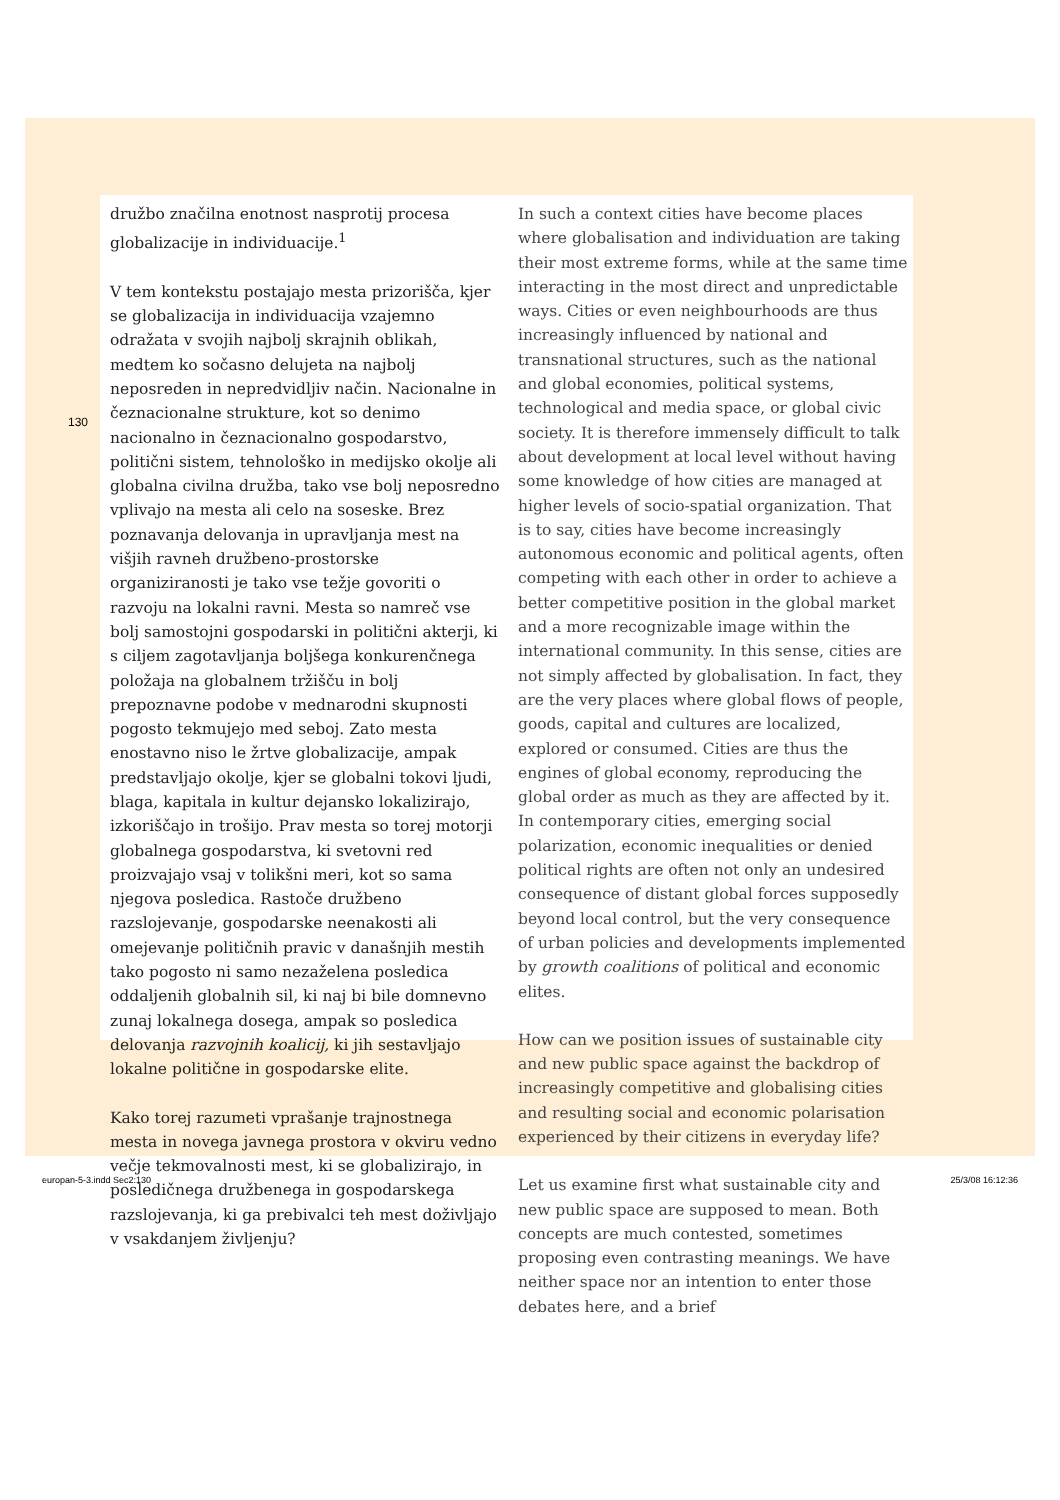130
družbo značilna enotnost nasprotij procesa globalizacije in individuacije.<sup>1</sup>
V tem kontekstu postajajo mesta prizorišča, kjer se globalizacija in individuacija vzajemno odražata v svojih najbolj skrajnih oblikah, medtem ko sočasno delujeta na najbolj neposreden in nepredvidljiv način. Nacionalne in čeznacionalne strukture, kot so denimo nacionalno in čeznacionalno gospodarstvo, politični sistem, tehnološko in medijsko okolje ali globalna civilna družba, tako vse bolj neposredno vplivajo na mesta ali celo na soseske. Brez poznavanja delovanja in upravljanja mest na višjih ravneh družbeno-prostorske organiziranosti je tako vse težje govoriti o razvoju na lokalni ravni. Mesta so namreč vse bolj samostojni gospodarski in politični akterji, ki s ciljem zagotavljanja boljšega konkurenčnega položaja na globalnem tržišču in bolj prepoznavne podobe v mednarodni skupnosti pogosto tekmujejo med seboj. Zato mesta enostavno niso le žrtve globalizacije, ampak predstavljajo okolje, kjer se globalni tokovi ljudi, blaga, kapitala in kultur dejansko lokalizirajo, izkoriščajo in trošijo. Prav mesta so torej motorji globalnega gospodarstva, ki svetovni red proizvajajo vsaj v tolikšni meri, kot so sama njegova posledica. Rastoče družbeno razslojevanje, gospodarske neenakosti ali omejevanje političnih pravic v današnjih mestih tako pogosto ni samo nezaželena posledica oddaljenih globalnih sil, ki naj bi bile domnevno zunaj lokalnega dosega, ampak so posledica delovanja razvojnih koalicij, ki jih sestavljajo lokalne politične in gospodarske elite.
Kako torej razumeti vprašanje trajnostnega mesta in novega javnega prostora v okviru vedno večje tekmovalnosti mest, ki se globalizirajo, in posledičnega družbenega in gospodarskega razslojevanja, ki ga prebivalci teh mest doživljajo v vsakdanjem življenju?
In such a context cities have become places where globalisation and individuation are taking their most extreme forms, while at the same time interacting in the most direct and unpredictable ways. Cities or even neighbourhoods are thus increasingly influenced by national and transnational structures, such as the national and global economies, political systems, technological and media space, or global civic society. It is therefore immensely difficult to talk about development at local level without having some knowledge of how cities are managed at higher levels of socio-spatial organization. That is to say, cities have become increasingly autonomous economic and political agents, often competing with each other in order to achieve a better competitive position in the global market and a more recognizable image within the international community. In this sense, cities are not simply affected by globalisation. In fact, they are the very places where global flows of people, goods, capital and cultures are localized, explored or consumed. Cities are thus the engines of global economy, reproducing the global order as much as they are affected by it. In contemporary cities, emerging social polarization, economic inequalities or denied political rights are often not only an undesired consequence of distant global forces supposedly beyond local control, but the very consequence of urban policies and developments implemented by growth coalitions of political and economic elites.
How can we position issues of sustainable city and new public space against the backdrop of increasingly competitive and globalising cities and resulting social and economic polarisation experienced by their citizens in everyday life?
Let us examine first what sustainable city and new public space are supposed to mean. Both concepts are much contested, sometimes proposing even contrasting meanings. We have neither space nor an intention to enter those debates here, and a brief
europan-5-3.indd Sec2:130 25/3/08 16:12:36